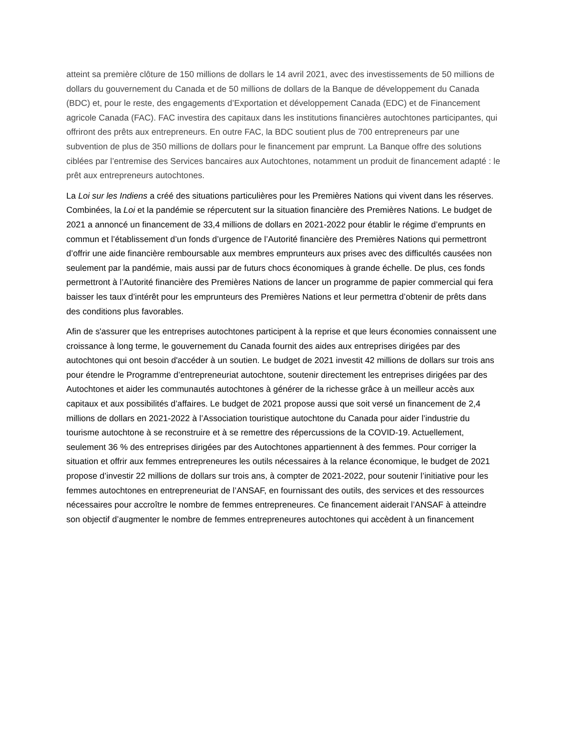atteint sa première clôture de 150 millions de dollars le 14 avril 2021, avec des investissements de 50 millions de dollars du gouvernement du Canada et de 50 millions de dollars de la Banque de développement du Canada (BDC) et, pour le reste, des engagements d’Exportation et développement Canada (EDC) et de Financement agricole Canada (FAC). FAC investira des capitaux dans les institutions financières autochtones participantes, qui offriront des prêts aux entrepreneurs. En outre FAC, la BDC soutient plus de 700 entrepreneurs par une subvention de plus de 350 millions de dollars pour le financement par emprunt. La Banque offre des solutions ciblées par l’entremise des Services bancaires aux Autochtones, notamment un produit de financement adapté : le prêt aux entrepreneurs autochtones.
La Loi sur les Indiens a créé des situations particulières pour les Premières Nations qui vivent dans les réserves. Combinées, la Loi et la pandémie se répercutent sur la situation financière des Premières Nations. Le budget de 2021 a annoncé un financement de 33,4 millions de dollars en 2021-2022 pour établir le régime d’emprunts en commun et l’établissement d’un fonds d’urgence de l’Autorité financière des Premières Nations qui permettront d’offrir une aide financière remboursable aux membres emprunteurs aux prises avec des difficultés causées non seulement par la pandémie, mais aussi par de futurs chocs économiques à grande échelle. De plus, ces fonds permettront à l’Autorité financière des Premières Nations de lancer un programme de papier commercial qui fera baisser les taux d’intérêt pour les emprunteurs des Premières Nations et leur permettra d’obtenir de prêts dans des conditions plus favorables.
Afin de s'assurer que les entreprises autochtones participent à la reprise et que leurs économies connaissent une croissance à long terme, le gouvernement du Canada fournit des aides aux entreprises dirigées par des autochtones qui ont besoin d'accéder à un soutien. Le budget de 2021 investit 42 millions de dollars sur trois ans pour étendre le Programme d’entrepreneuriat autochtone, soutenir directement les entreprises dirigées par des Autochtones et aider les communautés autochtones à générer de la richesse grâce à un meilleur accès aux capitaux et aux possibilités d’affaires. Le budget de 2021 propose aussi que soit versé un financement de 2,4 millions de dollars en 2021-2022 à l’Association touristique autochtone du Canada pour aider l’industrie du tourisme autochtone à se reconstruire et à se remettre des répercussions de la COVID-19. Actuellement, seulement 36 % des entreprises dirigées par des Autochtones appartiennent à des femmes. Pour corriger la situation et offrir aux femmes entrepreneures les outils nécessaires à la relance économique, le budget de 2021 propose d’investir 22 millions de dollars sur trois ans, à compter de 2021-2022, pour soutenir l’initiative pour les femmes autochtones en entrepreneuriat de l’ANSAF, en fournissant des outils, des services et des ressources nécessaires pour accroître le nombre de femmes entrepreneures. Ce financement aiderait l’ANSAF à atteindre son objectif d’augmenter le nombre de femmes entrepreneures autochtones qui accèdent à un financement